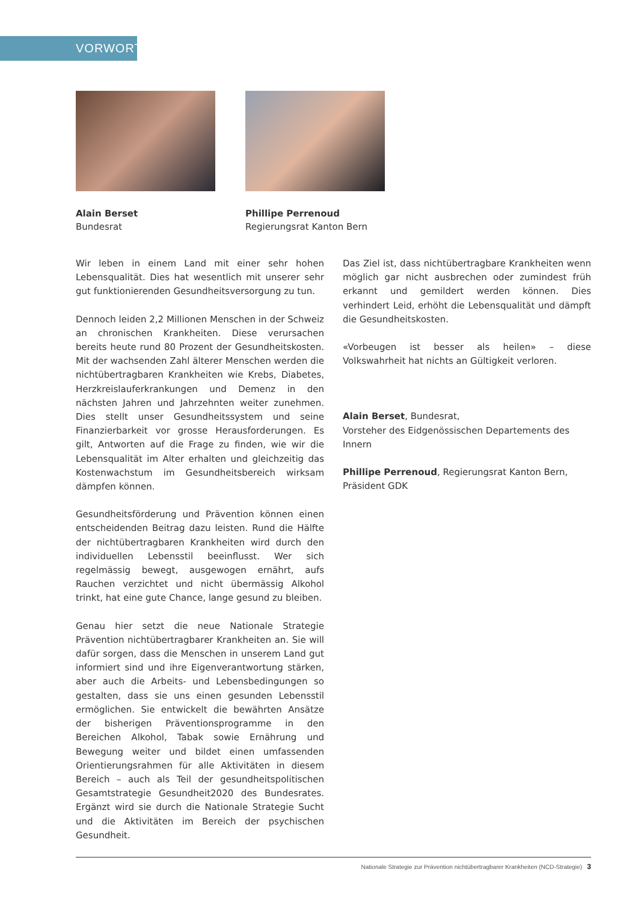VORWORT
Alain Berset
Bundesrat
Phillipe Perrenoud
Regierungsrat Kanton Bern
Wir leben in einem Land mit einer sehr hohen Lebensqualität. Dies hat wesentlich mit unserer sehr gut funktionierenden Gesundheitsversorgung zu tun.
Dennoch leiden 2,2 Millionen Menschen in der Schweiz an chronischen Krankheiten. Diese verursachen bereits heute rund 80 Prozent der Gesundheitskosten. Mit der wachsenden Zahl älterer Menschen werden die nichtübertragbaren Krankheiten wie Krebs, Diabetes, Herzkreislauferkrankungen und Demenz in den nächsten Jahren und Jahrzehnten weiter zunehmen. Dies stellt unser Gesundheitssystem und seine Finanzierbarkeit vor grosse Herausforderungen. Es gilt, Antworten auf die Frage zu finden, wie wir die Lebensqualität im Alter erhalten und gleichzeitig das Kostenwachstum im Gesundheitsbereich wirksam dämpfen können.
Gesundheitsförderung und Prävention können einen entscheidenden Beitrag dazu leisten. Rund die Hälfte der nichtübertragbaren Krankheiten wird durch den individuellen Lebensstil beeinflusst. Wer sich regelmässig bewegt, ausgewogen ernährt, aufs Rauchen verzichtet und nicht übermässig Alkohol trinkt, hat eine gute Chance, lange gesund zu bleiben.
Genau hier setzt die neue Nationale Strategie Prävention nichtübertragbarer Krankheiten an. Sie will dafür sorgen, dass die Menschen in unserem Land gut informiert sind und ihre Eigenverantwortung stärken, aber auch die Arbeits- und Lebensbedingungen so gestalten, dass sie uns einen gesunden Lebensstil ermöglichen. Sie entwickelt die bewährten Ansätze der bisherigen Präventionsprogramme in den Bereichen Alkohol, Tabak sowie Ernährung und Bewegung weiter und bildet einen umfassenden Orientierungsrahmen für alle Aktivitäten in diesem Bereich – auch als Teil der gesundheitspolitischen Gesamtstrategie Gesundheit2020 des Bundesrates. Ergänzt wird sie durch die Nationale Strategie Sucht und die Aktivitäten im Bereich der psychischen Gesundheit.
Das Ziel ist, dass nichtübertragbare Krankheiten wenn möglich gar nicht ausbrechen oder zumindest früh erkannt und gemildert werden können. Dies verhindert Leid, erhöht die Lebensqualität und dämpft die Gesundheitskosten.
«Vorbeugen ist besser als heilen» – diese Volkswahrheit hat nichts an Gültigkeit verloren.
Alain Berset, Bundesrat,
Vorsteher des Eidgenössischen Departements des Innern
Phillipe Perrenoud, Regierungsrat Kanton Bern,
Präsident GDK
Nationale Strategie zur Prävention nichtübertragbarer Krankheiten (NCD-Strategie) 3